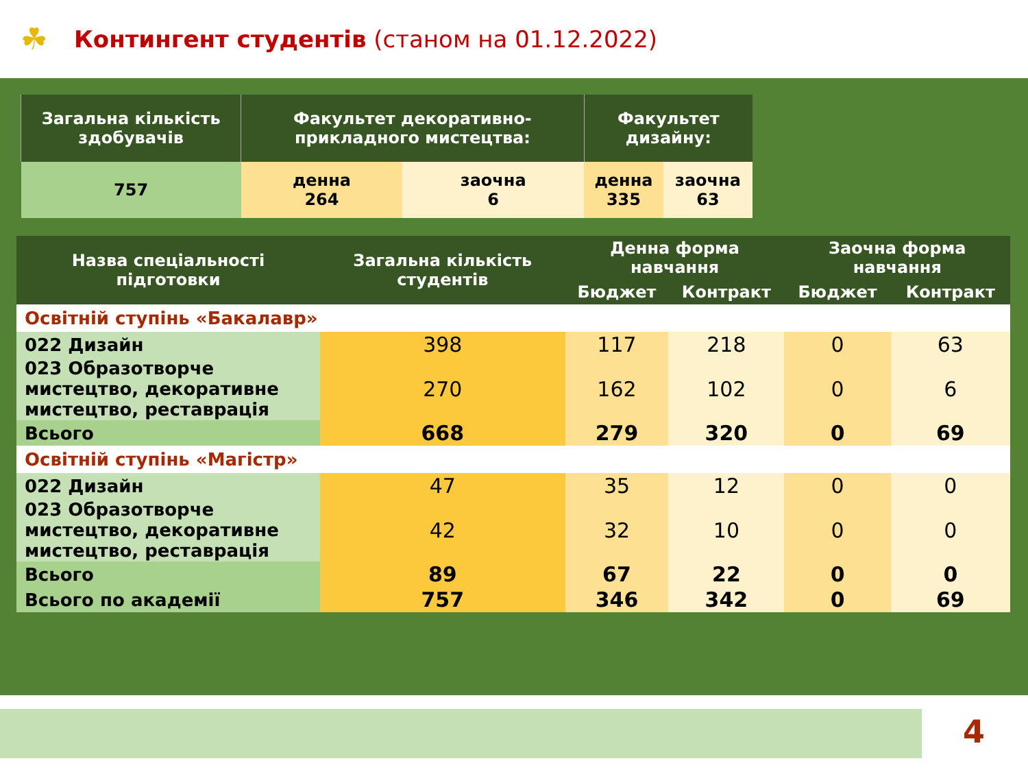☘ Контингент студентів (станом на 01.12.2022)
| Загальна кількість здобувачів | Факультет декоративно-прикладного мистецтва: | | Факультет дизайну: | |
| --- | --- | --- | --- | --- |
| 757 | денна 264 | заочна 6 | денна 335 | заочна 63 |
| Назва спеціальності підготовки | Загальна кількість студентів | Денна форма навчання | | Заочна форма навчання | |
| --- | --- | --- | --- | --- | --- |
| | | Бюджет | Контракт | Бюджет | Контракт |
| Освітній ступінь «Бакалавр» | | | | | |
| 022 Дизайн | 398 | 117 | 218 | 0 | 63 |
| 023 Образотворче мистецтво, декоративне мистецтво, реставрація | 270 | 162 | 102 | 0 | 6 |
| Всього | 668 | 279 | 320 | 0 | 69 |
| Освітній ступінь «Магістр» | | | | | |
| 022 Дизайн | 47 | 35 | 12 | 0 | 0 |
| 023 Образотворче мистецтво, декоративне мистецтво, реставрація | 42 | 32 | 10 | 0 | 0 |
| Всього | 89 | 67 | 22 | 0 | 0 |
| Всього по академії | 757 | 346 | 342 | 0 | 69 |
4